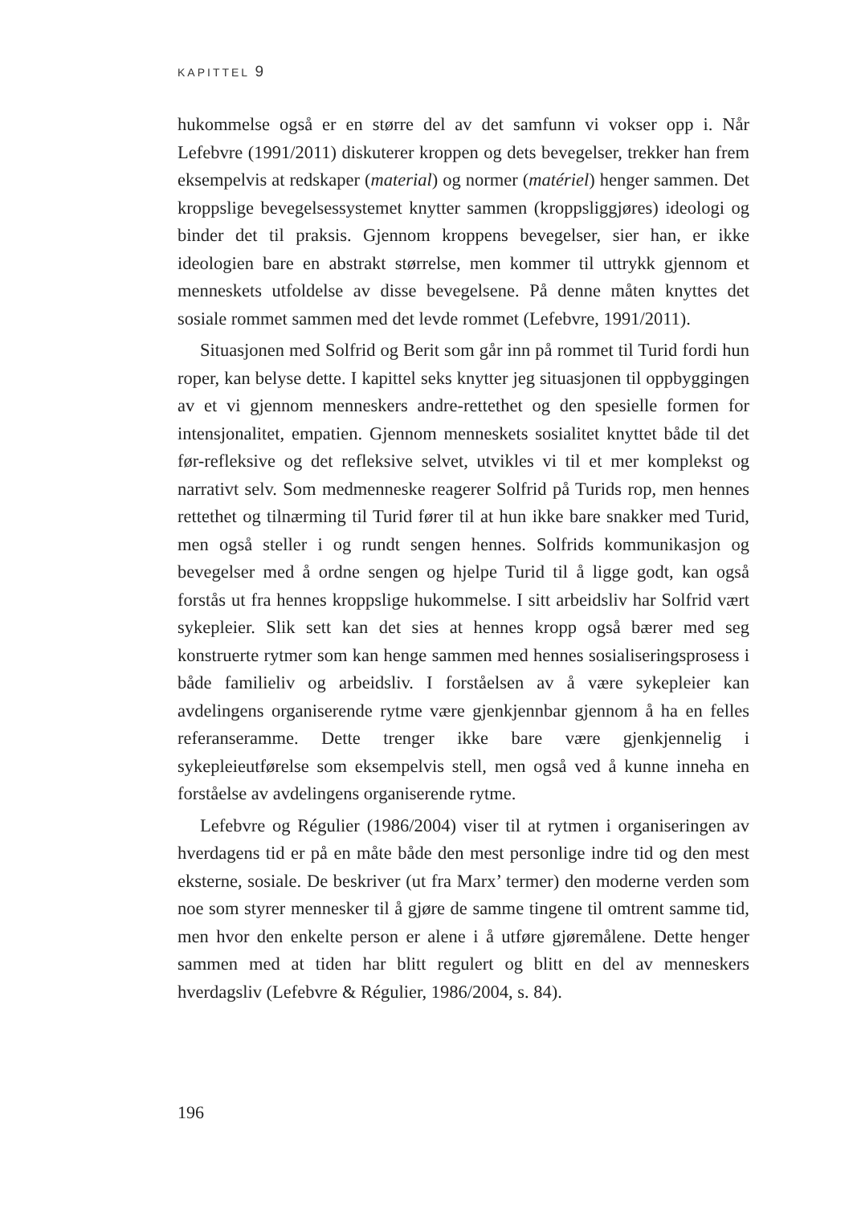KAPITTEL 9
hukommelse også er en større del av det samfunn vi vokser opp i. Når Lefebvre (1991/2011) diskuterer kroppen og dets bevegelser, trekker han frem eksempelvis at redskaper (material) og normer (matériel) henger sammen. Det kroppslige bevegelsessystemet knytter sammen (kroppsliggjøres) ideologi og binder det til praksis. Gjennom kroppens bevegelser, sier han, er ikke ideologien bare en abstrakt størrelse, men kommer til uttrykk gjennom et menneskets utfoldelse av disse bevegelsene. På denne måten knyttes det sosiale rommet sammen med det levde rommet (Lefebvre, 1991/2011).
Situasjonen med Solfrid og Berit som går inn på rommet til Turid fordi hun roper, kan belyse dette. I kapittel seks knytter jeg situasjonen til oppbyggingen av et vi gjennom menneskers andre-rettethet og den spesielle formen for intensjonalitet, empatien. Gjennom menneskets sosialitet knyttet både til det før-refleksive og det refleksive selvet, utvikles vi til et mer komplekst og narrativt selv. Som medmenneske reagerer Solfrid på Turids rop, men hennes rettethet og tilnærming til Turid fører til at hun ikke bare snakker med Turid, men også steller i og rundt sengen hennes. Solfrids kommunikasjon og bevegelser med å ordne sengen og hjelpe Turid til å ligge godt, kan også forstås ut fra hennes kroppslige hukommelse. I sitt arbeidsliv har Solfrid vært sykepleier. Slik sett kan det sies at hennes kropp også bærer med seg konstruerte rytmer som kan henge sammen med hennes sosialiseringsprosess i både familieliv og arbeidsliv. I forståelsen av å være sykepleier kan avdelingens organiserende rytme være gjenkjennbar gjennom å ha en felles referanseramme. Dette trenger ikke bare være gjenkjennelig i sykepleieutførelse som eksempelvis stell, men også ved å kunne inneha en forståelse av avdelingens organiserende rytme.
Lefebvre og Régulier (1986/2004) viser til at rytmen i organiseringen av hverdagens tid er på en måte både den mest personlige indre tid og den mest eksterne, sosiale. De beskriver (ut fra Marx’ termer) den moderne verden som noe som styrer mennesker til å gjøre de samme tingene til omtrent samme tid, men hvor den enkelte person er alene i å utføre gjøremålene. Dette henger sammen med at tiden har blitt regulert og blitt en del av menneskers hverdagsliv (Lefebvre & Régulier, 1986/2004, s. 84).
196